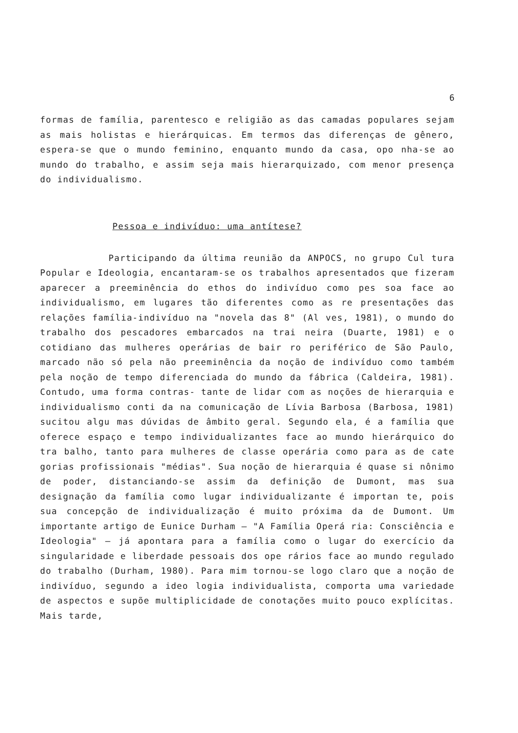6
formas de família, parentesco e religião as das camadas populares sejam as mais holistas e hierárquicas. Em termos das diferenças de gênero, espera-se que o mundo feminino, enquanto mundo da casa, opo nha-se ao mundo do trabalho, e assim seja mais hierarquizado, com menor presença do individualismo.
Pessoa e indivíduo: uma antítese?
Participando da última reunião da ANPOCS, no grupo Cul tura Popular e Ideologia, encantaram-se os trabalhos apresentados que fizeram aparecer a preeminência do ethos do indivíduo como pes soa face ao individualismo, em lugares tão diferentes como as re presentações das relações família-indivíduo na "novela das 8" (Al ves, 1981), o mundo do trabalho dos pescadores embarcados na trai neira (Duarte, 1981) e o cotidiano das mulheres operárias de bair ro periférico de São Paulo, marcado não só pela não preeminência da noção de indivíduo como também pela noção de tempo diferenciada do mundo da fábrica (Caldeira, 1981). Contudo, uma forma contras- tante de lidar com as noções de hierarquia e individualismo conti da na comunicação de Lívia Barbosa (Barbosa, 1981) sucitou algu mas dúvidas de âmbito geral. Segundo ela, é a família que oferece espaço e tempo individualizantes face ao mundo hierárquico do tra balho, tanto para mulheres de classe operária como para as de cate gorias profissionais "médias". Sua noção de hierarquia é quase si nônimo de poder, distanciando-se assim da definição de Dumont, mas sua designação da família como lugar individualizante é importan te, pois sua concepção de individualização é muito próxima da de Dumont. Um importante artigo de Eunice Durham — "A Família Operá ria: Consciência e Ideologia" — já apontara para a família como o lugar do exercício da singularidade e liberdade pessoais dos ope rários face ao mundo regulado do trabalho (Durham, 1980). Para mim tornou-se logo claro que a noção de indivíduo, segundo a ideo logia individualista, comporta uma variedade de aspectos e supõe multiplicidade de conotações muito pouco explícitas. Mais tarde,